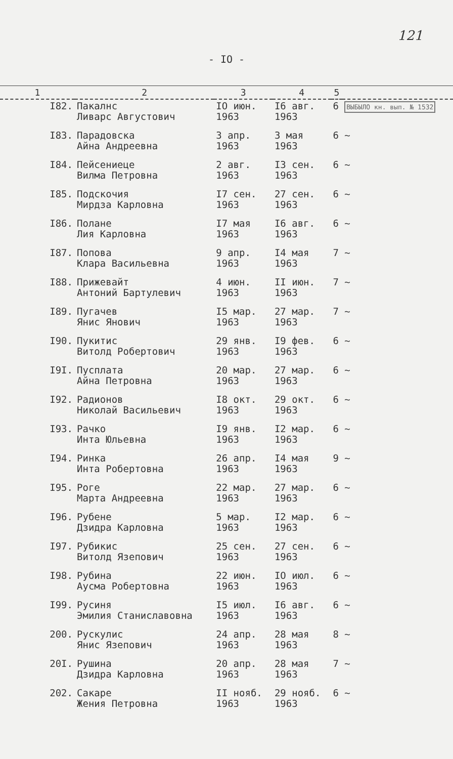121
- IO -
| 1 | 2 | 3 | 4 | 5 | |
| --- | --- | --- | --- | --- | --- |
| I82. | Пакалнс Ливарс Августович | IO июн. 1963 | I6 авг. 1963 | 6 | ВЫБЫЛО кн. вып. № 1532 |
| I83. | Парадовска Айна Андреевна | 3 апр. 1963 | 3 мая 1963 | 6 | ~ |
| I84. | Пейсениеце Вилма Петровна | 2 авг. 1963 | I3 сен. 1963 | 6 | ~ |
| I85. | Подскочия Мирдза Карловна | I7 сен. 1963 | 27 сен. 1963 | 6 | ~ |
| I86. | Полане Лия Карловна | I7 мая 1963 | I6 авг. 1963 | 6 | ~ |
| I87. | Попова Клара Васильевна | 9 апр. 1963 | I4 мая 1963 | 7 | ~ |
| I88. | Прижевайт Антоний Бартулевич | 4 июн. 1963 | II июн. 1963 | 7 | ~ |
| I89. | Пугачев Янис Янович | I5 мар. 1963 | 27 мар. 1963 | 7 | ~ |
| I90. | Пукитис Витолд Робертович | 29 янв. 1963 | I9 фев. 1963 | 6 | ~ |
| I9I. | Пусплата Айна Петровна | 20 мар. 1963 | 27 мар. 1963 | 6 | ~ |
| I92. | Радионов Николай Васильевич | I8 окт. 1963 | 29 окт. 1963 | 6 | ~ |
| I93. | Рачко Инта Юльевна | I9 янв. 1963 | I2 мар. 1963 | 6 | ~ |
| I94. | Ринка Инта Робертовна | 26 апр. 1963 | I4 мая 1963 | 9 | ~ |
| I95. | Роге Марта Андреевна | 22 мар. 1963 | 27 мар. 1963 | 6 | ~ |
| I96. | Рубене Дзидра Карловна | 5 мар. 1963 | I2 мар. 1963 | 6 | ~ |
| I97. | Рубикис Витолд Язепович | 25 сен. 1963 | 27 сен. 1963 | 6 | ~ |
| I98. | Рубина Аусма Робертовна | 22 июн. 1963 | IO июл. 1963 | 6 | ~ |
| I99. | Русиня Эмилия Станиславовна | I5 июл. 1963 | I6 авг. 1963 | 6 | ~ |
| 200. | Рускулис Янис Язепович | 24 апр. 1963 | 28 мая 1963 | 8 | ~ |
| 20I. | Рушина Дзидра Карловна | 20 апр. 1963 | 28 мая 1963 | 7 | ~ |
| 202. | Сакаре Жения Петровна | II нояб. 1963 | 29 нояб. 1963 | 6 | ~ |